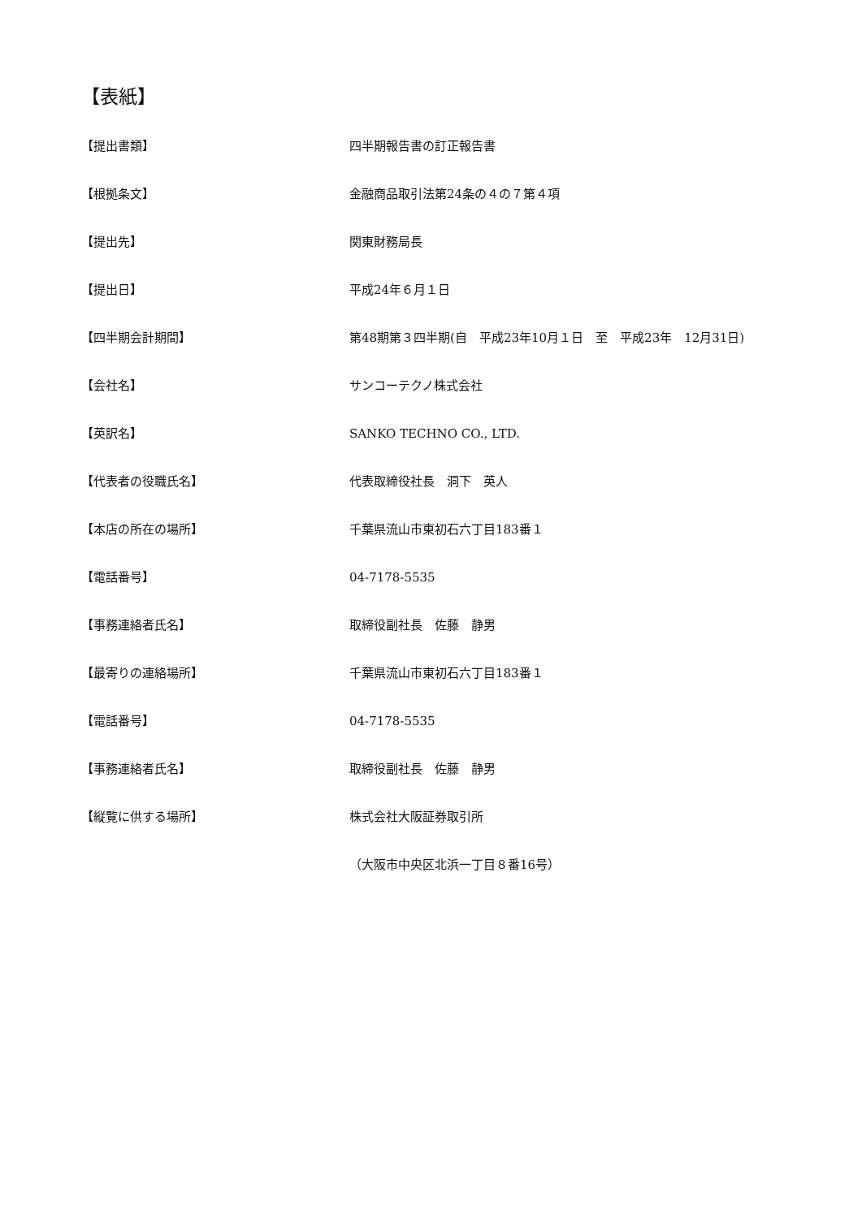【表紙】
| 【提出書類】 | 四半期報告書の訂正報告書 |
| 【根拠条文】 | 金融商品取引法第24条の４の７第４項 |
| 【提出先】 | 関東財務局長 |
| 【提出日】 | 平成24年６月１日 |
| 【四半期会計期間】 | 第48期第３四半期(自 平成23年10月１日 至 平成23年 12月31日) |
| 【会社名】 | サンコーテクノ株式会社 |
| 【英訳名】 | SANKO TECHNO CO., LTD. |
| 【代表者の役職氏名】 | 代表取締役社長 洞下 英人 |
| 【本店の所在の場所】 | 千葉県流山市東初石六丁目183番１ |
| 【電話番号】 | 04-7178-5535 |
| 【事務連絡者氏名】 | 取締役副社長 佐藤 静男 |
| 【最寄りの連絡場所】 | 千葉県流山市東初石六丁目183番１ |
| 【電話番号】 | 04-7178-5535 |
| 【事務連絡者氏名】 | 取締役副社長 佐藤 静男 |
| 【縦覧に供する場所】 | 株式会社大阪証券取引所 |
| | （大阪市中央区北浜一丁目８番16号） |